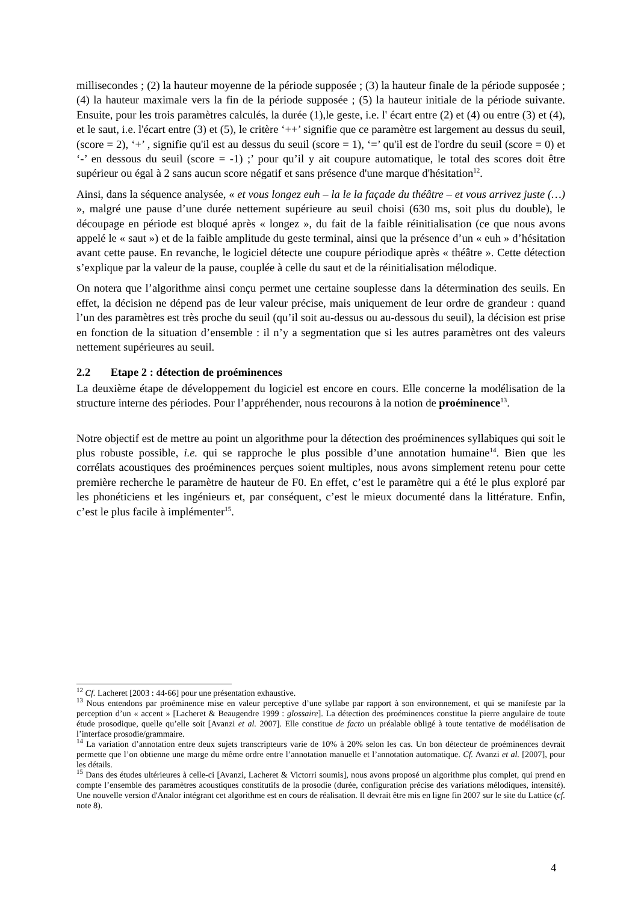millisecondes ; (2) la hauteur moyenne de la période supposée ; (3) la hauteur finale de la période supposée ; (4) la hauteur maximale vers la fin de la période supposée ; (5) la hauteur initiale de la période suivante. Ensuite, pour les trois paramètres calculés, la durée (1),le geste, i.e. l' écart entre (2) et (4) ou entre (3) et (4), et le saut, i.e. l'écart entre (3) et (5), le critère ‘++’ signifie que ce paramètre est largement au dessus du seuil,(score = 2), ‘+’ , signifie qu'il est au dessus du seuil (score = 1), ‘=’ qu'il est de l'ordre du seuil (score = 0) et ‘-’ en dessous du seuil (score = -1) ;’ pour qu’il y ait coupure automatique, le total des scores doit être supérieur ou égal à 2 sans aucun score négatif et sans présence d'une marque d'hésitation<sup>12</sup>.
Ainsi, dans la séquence analysée, « et vous longez euh – la le la façade du théâtre – et vous arrivez juste (…) », malgré une pause d’une durée nettement supérieure au seuil choisi (630 ms, soit plus du double), le découpage en période est bloqué après « longez », du fait de la faible réinitialisation (ce que nous avons appelé le « saut ») et de la faible amplitude du geste terminal, ainsi que la présence d’un « euh » d’hésitation avant cette pause. En revanche, le logiciel détecte une coupure périodique après « théâtre ». Cette détection s’explique par la valeur de la pause, couplée à celle du saut et de la réinitialisation mélodique.
On notera que l’algorithme ainsi conçu permet une certaine souplesse dans la détermination des seuils. En effet, la décision ne dépend pas de leur valeur précise, mais uniquement de leur ordre de grandeur : quand l’un des paramètres est très proche du seuil (qu’il soit au-dessus ou au-dessous du seuil), la décision est prise en fonction de la situation d’ensemble : il n’y a segmentation que si les autres paramètres ont des valeurs nettement supérieures au seuil.
2.2 Etape 2 : détection de proéminences
La deuxième étape de développement du logiciel est encore en cours. Elle concerne la modélisation de la structure interne des périodes. Pour l’appréhender, nous recourons à la notion de proéminence<sup>13</sup>.
Notre objectif est de mettre au point un algorithme pour la détection des proéminences syllabiques qui soit le plus robuste possible, i.e. qui se rapproche le plus possible d’une annotation humaine<sup>14</sup>. Bien que les corrélats acoustiques des proéminences perçues soient multiples, nous avons simplement retenu pour cette première recherche le paramètre de hauteur de F0. En effet, c’est le paramètre qui a été le plus exploré par les phonéticiens et les ingénieurs et, par conséquent, c’est le mieux documenté dans la littérature. Enfin, c’est le plus facile à implémenter<sup>15</sup>.
<sup>12</sup> Cf. Lacheret [2003 : 44-66] pour une présentation exhaustive.
<sup>13</sup> Nous entendons par proéminence mise en valeur perceptive d’une syllabe par rapport à son environnement, et qui se manifeste par la perception d’un « accent » [Lacheret & Beaugendre 1999 : glossaire]. La détection des proéminences constitue la pierre angulaire de toute étude prosodique, quelle qu’elle soit [Avanzi et al. 2007]. Elle constitue de facto un préalable obligé à toute tentative de modélisation de l’interface prosodie/grammaire.
<sup>14</sup> La variation d’annotation entre deux sujets transcripteurs varie de 10% à 20% selon les cas. Un bon détecteur de proéminences devrait permette que l’on obtienne une marge du même ordre entre l’annotation manuelle et l’annotation automatique. Cf. Avanzi et al. [2007], pour les détails.
<sup>15</sup> Dans des études ultérieures à celle-ci [Avanzi, Lacheret & Victorri soumis], nous avons proposé un algorithme plus complet, qui prend en compte l’ensemble des paramètres acoustiques constitutifs de la prosodie (durée, configuration précise des variations mélodiques, intensité). Une nouvelle version d'Analor intégrant cet algorithme est en cours de réalisation. Il devrait être mis en ligne fin 2007 sur le site du Lattice (cf. note 8).
4